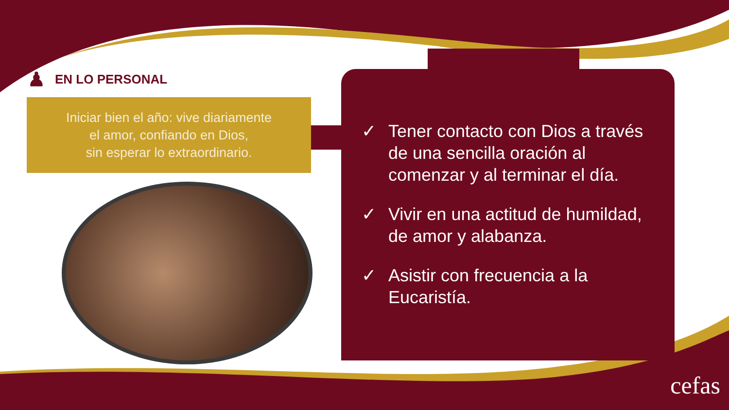♟ EN LO PERSONAL
Iniciar bien el año: vive diariamente
el amor, confiando en Dios,
sin esperar lo extraordinario.
✓ Tener contacto con Dios a través de una sencilla oración al comenzar y al terminar el día.
✓ Vivir en una actitud de humildad, de amor y alabanza.
✓ Asistir con frecuencia a la Eucaristía.
cefas